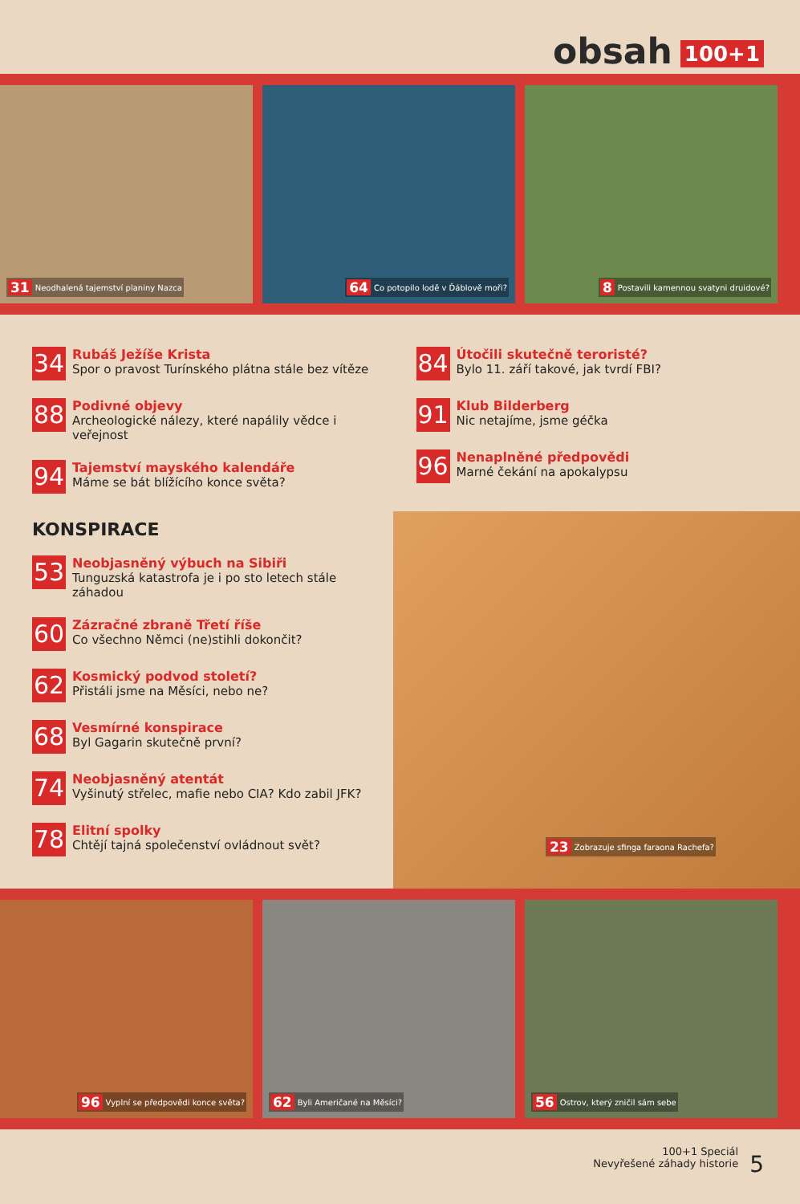obsah 100+1
31 Neodhalená tajemství planiny Nazca
64 Co potopilo lodě v Ďáblově moři?
8 Postavili kamennou svatyni druidové?
34
Rubáš Ježíše Krista
Spor o pravost Turínského plátna stále bez vítěze
88
Podivné objevy
Archeologické nálezy, které napálily vědce i veřejnost
94
Tajemství mayského kalendáře
Máme se bát blížícího konce světa?
84
Útočili skutečně teroristé?
Bylo 11. září takové, jak tvrdí FBI?
91
Klub Bilderberg
Nic netajíme, jsme géčka
96
Nenaplněné předpovědi
Marné čekání na apokalypsu
KONSPIRACE
53
Neobjasněný výbuch na Sibiři
Tunguzská katastrofa je i po sto letech stále záhadou
60
Zázračné zbraně Třetí říše
Co všechno Němci (ne)stihli dokončit?
62
Kosmický podvod století?
Přistáli jsme na Měsíci, nebo ne?
68
Vesmírné konspirace
Byl Gagarin skutečně první?
74
Neobjasněný atentát
Vyšinutý střelec, mafie nebo CIA? Kdo zabil JFK?
78
Elitní spolky
Chtějí tajná společenství ovládnout svět?
23 Zobrazuje sfinga faraona Rachefa?
96 Vyplní se předpovědi konce světa?
62 Byli Američané na Měsíci?
56 Ostrov, který zničil sám sebe
100+1 Speciál
Nevyřešené záhady historie
5